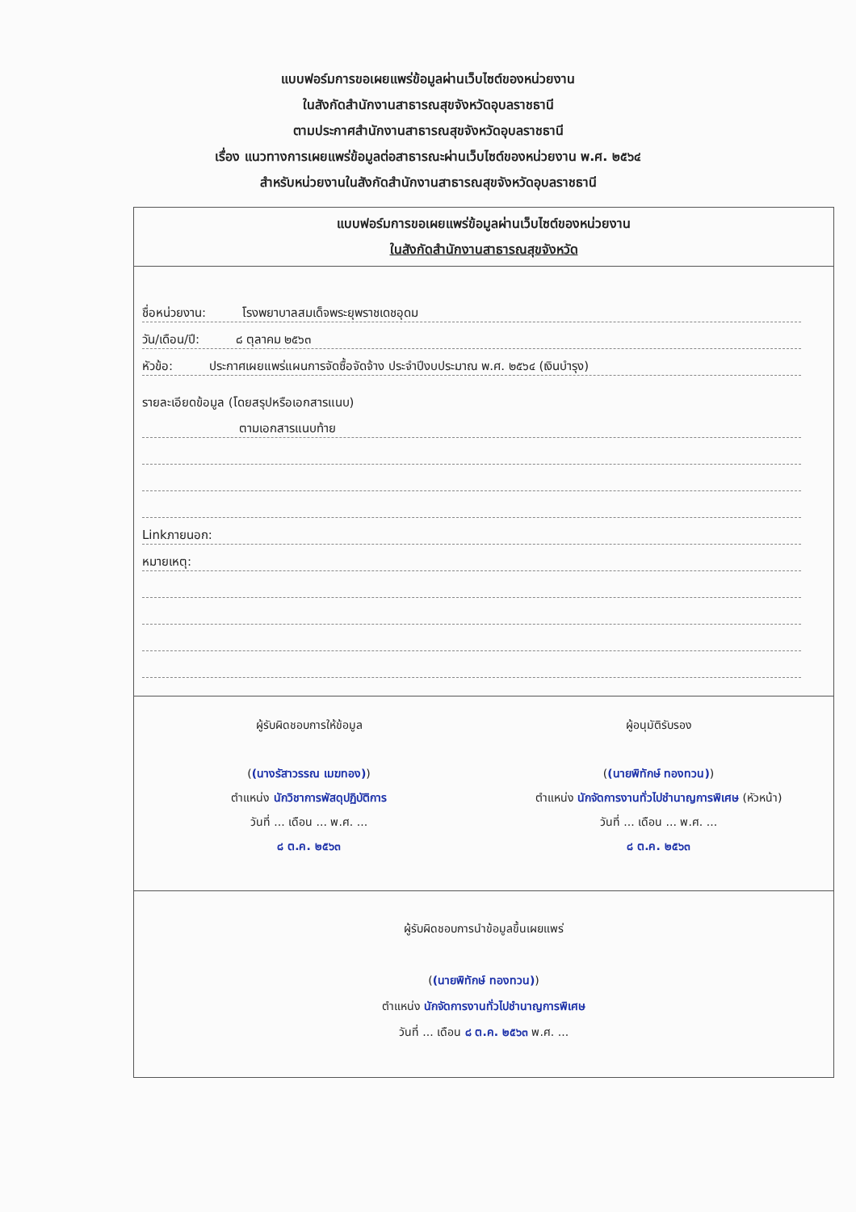แบบฟอร์มการขอเผยแพร่ข้อมูลผ่านเว็บไซต์ของหน่วยงาน
ในสังกัดสำนักงานสาธารณสุขจังหวัดอุบลราชธานี
ตามประกาศสำนักงานสาธารณสุขจังหวัดอุบลราชธานี
เรื่อง แนวทางการเผยแพร่ข้อมูลต่อสาธารณะผ่านเว็บไซต์ของหน่วยงาน พ.ศ. ๒๕๖๔
สำหรับหน่วยงานในสังกัดสำนักงานสาธารณสุขจังหวัดอุบลราชธานี
แบบฟอร์มการขอเผยแพร่ข้อมูลผ่านเว็บไซต์ของหน่วยงาน
ในสังกัดสำนักงานสาธารณสุขจังหวัด
ชื่อหน่วยงาน: โรงพยาบาลสมเด็จพระยุพราชเดชอุดม
วัน/เดือน/ปี: ๘ ตุลาคม ๒๕๖๓
หัวข้อ: ประกาศเผยแพร่แผนการจัดซื้อจัดจ้าง ประจำปีงบประมาณ พ.ศ. ๒๕๖๔ (เงินบำรุง)
รายละเอียดข้อมูล (โดยสรุปหรือเอกสารแนบ)
ตามเอกสารแนบท้าย
Linkภายนอก:
หมายเหตุ:
ผู้รับผิดชอบการให้ข้อมูล
((นางรัสาวรรณ เมฆทอง))
ตำแหน่ง นักวิชาการพัสดุปฏิบัติการ
วันที่ ... เดือน ... พ.ศ. ...
๘ ต.ค. ๒๕๖๓
ผู้อนุมัติรับรอง
((นายพิทักษ์ ทองทวน))
ตำแหน่ง นักจัดการงานทั่วไปชำนาญการพิเศษ (หัวหน้า)
วันที่ ... เดือน ... พ.ศ. ...
๘ ต.ค. ๒๕๖๓
ผู้รับผิดชอบการนำข้อมูลขึ้นเผยแพร่
((นายพิทักษ์ ทองทวน))
ตำแหน่ง นักจัดการงานทั่วไปชำนาญการพิเศษ
วันที่ ... เดือน ๘ ต.ค. ๒๕๖๓ พ.ศ. ...